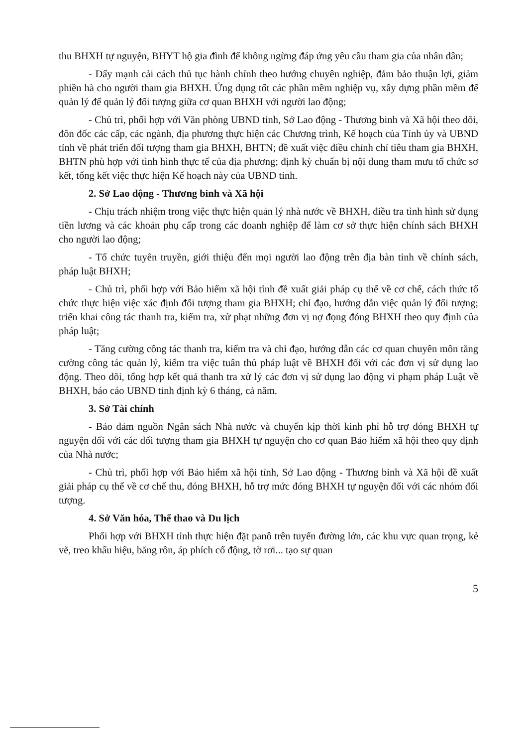thu BHXH tự nguyện, BHYT hộ gia đình để không ngừng đáp ứng yêu cầu tham gia của nhân dân;
- Đẩy mạnh cải cách thủ tục hành chính theo hướng chuyên nghiệp, đảm bảo thuận lợi, giảm phiền hà cho người tham gia BHXH. Ứng dụng tốt các phần mềm nghiệp vụ, xây dựng phần mềm để quản lý để quản lý đối tượng giữa cơ quan BHXH với người lao động;
- Chủ trì, phối hợp với Văn phòng UBND tỉnh, Sở Lao động - Thương binh và Xã hội theo dõi, đôn đốc các cấp, các ngành, địa phương thực hiện các Chương trình, Kế hoạch của Tỉnh ủy và UBND tỉnh về phát triển đối tượng tham gia BHXH, BHTN; đề xuất việc điều chỉnh chỉ tiêu tham gia BHXH, BHTN phù hợp với tình hình thực tế của địa phương; định kỳ chuẩn bị nội dung tham mưu tổ chức sơ kết, tổng kết việc thực hiện Kế hoạch này của UBND tỉnh.
2. Sở Lao động - Thương binh và Xã hội
- Chịu trách nhiệm trong việc thực hiện quản lý nhà nước về BHXH, điều tra tình hình sử dụng tiền lương và các khoản phụ cấp trong các doanh nghiệp để làm cơ sở thực hiện chính sách BHXH cho người lao động;
- Tổ chức tuyên truyền, giới thiệu đến mọi người lao động trên địa bàn tỉnh về chính sách, pháp luật BHXH;
- Chủ trì, phối hợp với Bảo hiểm xã hội tỉnh đề xuất giải pháp cụ thể về cơ chế, cách thức tổ chức thực hiện việc xác định đối tượng tham gia BHXH; chỉ đạo, hướng dẫn việc quản lý đối tượng; triển khai công tác thanh tra, kiểm tra, xử phạt những đơn vị nợ đọng đóng BHXH theo quy định của pháp luật;
- Tăng cường công tác thanh tra, kiểm tra và chỉ đạo, hướng dẫn các cơ quan chuyên môn tăng cường công tác quản lý, kiểm tra việc tuân thủ pháp luật về BHXH đối với các đơn vị sử dụng lao động. Theo dõi, tổng hợp kết quả thanh tra xử lý các đơn vị sử dụng lao động vi phạm pháp Luật về BHXH, báo cáo UBND tỉnh định kỳ 6 tháng, cả năm.
3. Sở Tài chính
- Bảo đảm nguồn Ngân sách Nhà nước và chuyển kịp thời kinh phí hỗ trợ đóng BHXH tự nguyện đối với các đối tượng tham gia BHXH tự nguyện cho cơ quan Bảo hiểm xã hội theo quy định của Nhà nước;
- Chủ trì, phối hợp với Bảo hiểm xã hội tỉnh, Sở Lao động - Thương binh và Xã hội đề xuất giải pháp cụ thể về cơ chế thu, đóng BHXH, hỗ trợ mức đóng BHXH tự nguyện đối với các nhóm đối tượng.
4. Sở Văn hóa, Thể thao và Du lịch
Phối hợp với BHXH tỉnh thực hiện đặt panô trên tuyến đường lớn, các khu vực quan trọng, kẻ vẽ, treo khẩu hiệu, băng rôn, áp phích cổ động, tờ rơi... tạo sự quan
5